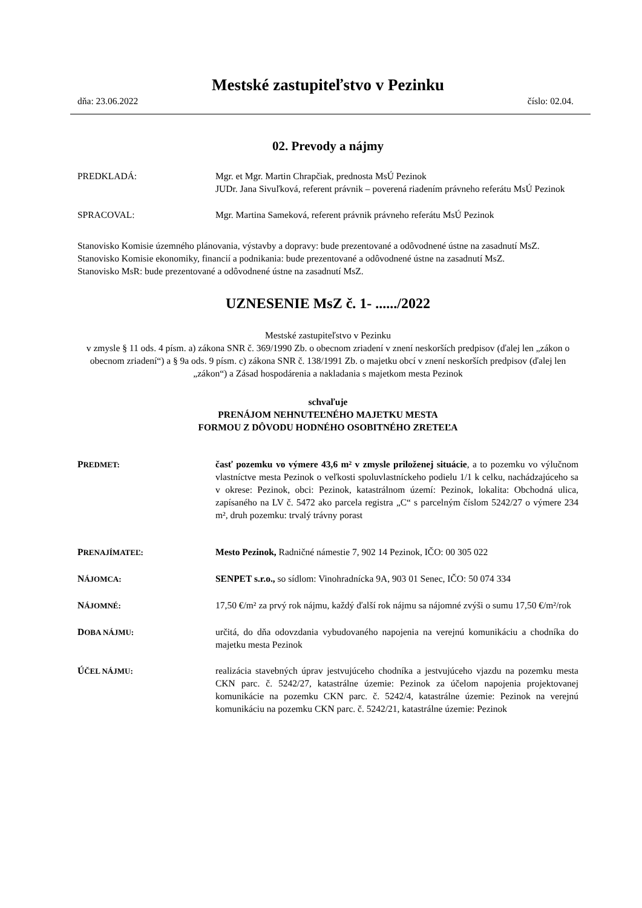Mestské zastupiteľstvo v Pezinku
dňa: 23.06.2022 číslo: 02.04.
02. Prevody a nájmy
PREDKLADÁ: Mgr. et Mgr. Martin Chrapčiak, prednosta MsÚ Pezinok
JUDr. Jana Sivuľková, referent právnik – poverená riadením právneho referátu MsÚ Pezinok
SPRACOVAL: Mgr. Martina Sameková, referent právnik právneho referátu MsÚ Pezinok
Stanovisko Komisie územného plánovania, výstavby a dopravy: bude prezentované a odôvodnené ústne na zasadnutí MsZ.
Stanovisko Komisie ekonomiky, financií a podnikania: bude prezentované a odôvodnené ústne na zasadnutí MsZ.
Stanovisko MsR: bude prezentované a odôvodnené ústne na zasadnutí MsZ.
UZNESENIE MsZ č. 1- ....../2022
Mestské zastupiteľstvo v Pezinku
v zmysle § 11 ods. 4 písm. a) zákona SNR č. 369/1990 Zb. o obecnom zriadení v znení neskorších predpisov (ďalej len „zákon o obecnom zriadení“) a § 9a ods. 9 písm. c) zákona SNR č. 138/1991 Zb. o majetku obcí v znení neskorších predpisov (ďalej len „zákon“) a Zásad hospodárenia a nakladania s majetkom mesta Pezinok
schvaľuje
PRENÁJOM NEHNUTEĽNÉHO MAJETKU MESTA
FORMOU Z DÔVODU HODNÉHO OSOBITNÉHO ZRETEĽA
PREDMET:
časť pozemku vo výmere 43,6 m² v zmysle priloženej situácie, a to pozemku vo výlučnom vlastníctve mesta Pezinok o veľkosti spoluvlastníckeho podielu 1/1 k celku, nachádzajúceho sa v okrese: Pezinok, obci: Pezinok, katastrálnom území: Pezinok, lokalita: Obchodná ulica, zapísaného na LV č. 5472 ako parcela registra „C“ s parcelným číslom 5242/27 o výmere 234 m², druh pozemku: trvalý trávny porast
PRENAJÍMATEĽ:
Mesto Pezinok, Radničné námestie 7, 902 14 Pezinok, IČO: 00 305 022
NÁJOMCA:
SENPET s.r.o., so sídlom: Vinohradnícka 9A, 903 01 Senec, IČO: 50 074 334
NÁJOMNÉ:
17,50 €/m² za prvý rok nájmu, každý ďalší rok nájmu sa nájomné zvýši o sumu 17,50 €/m²/rok
DOBA NÁJMU:
určitá, do dňa odovzdania vybudovaného napojenia na verejnú komunikáciu a chodníka do majetku mesta Pezinok
ÚČEL NÁJMU:
realizácia stavebných úprav jestvujúceho chodníka a jestvujúceho vjazdu na pozemku mesta CKN parc. č. 5242/27, katastrálne územie: Pezinok za účelom napojenia projektovanej komunikácie na pozemku CKN parc. č. 5242/4, katastrálne územie: Pezinok na verejnú komunikáciu na pozemku CKN parc. č. 5242/21, katastrálne územie: Pezinok